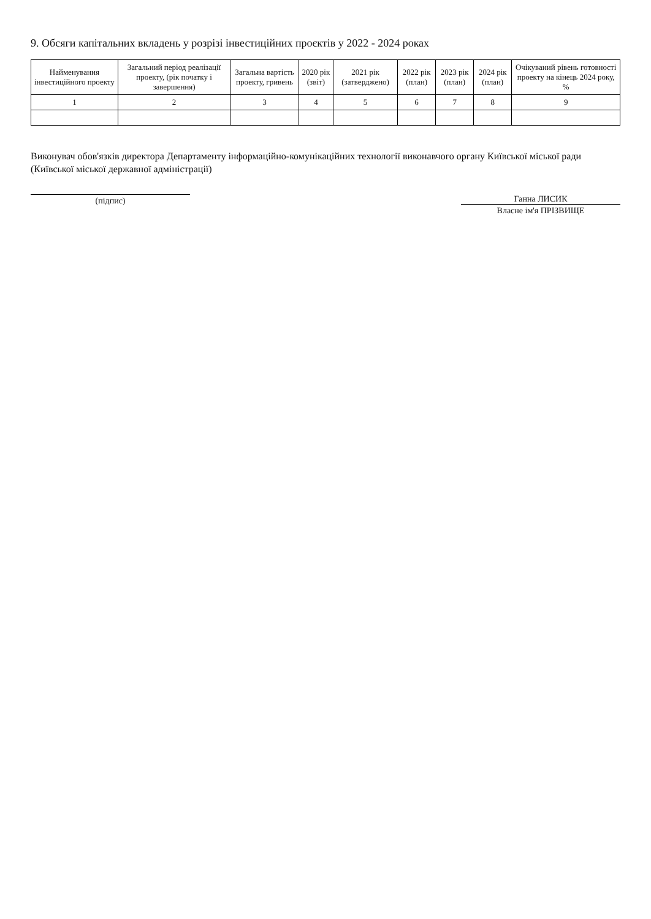9. Обсяги капітальних вкладень у розрізі інвестиційних проєктів у 2022 - 2024 роках
| Найменування інвестиційного проекту | Загальний період реалізації проекту, (рік початку і завершення) | Загальна вартість проекту, гривень | 2020 рік (звіт) | 2021 рік (затверджено) | 2022 рік (план) | 2023 рік (план) | 2024 рік (план) | Очікуваний рівень готовності проекту на кінець 2024 року, % |
| --- | --- | --- | --- | --- | --- | --- | --- | --- |
| 1 | 2 | 3 | 4 | 5 | 6 | 7 | 8 | 9 |
Виконувач обов'язків директора Департаменту інформаційно-комунікаційних технології виконавчого органу Київської міської ради (Київської міської державної адміністрації)
(підпис) Ганна ЛИСИК
Власне ім'я ПРІЗВИЩЕ